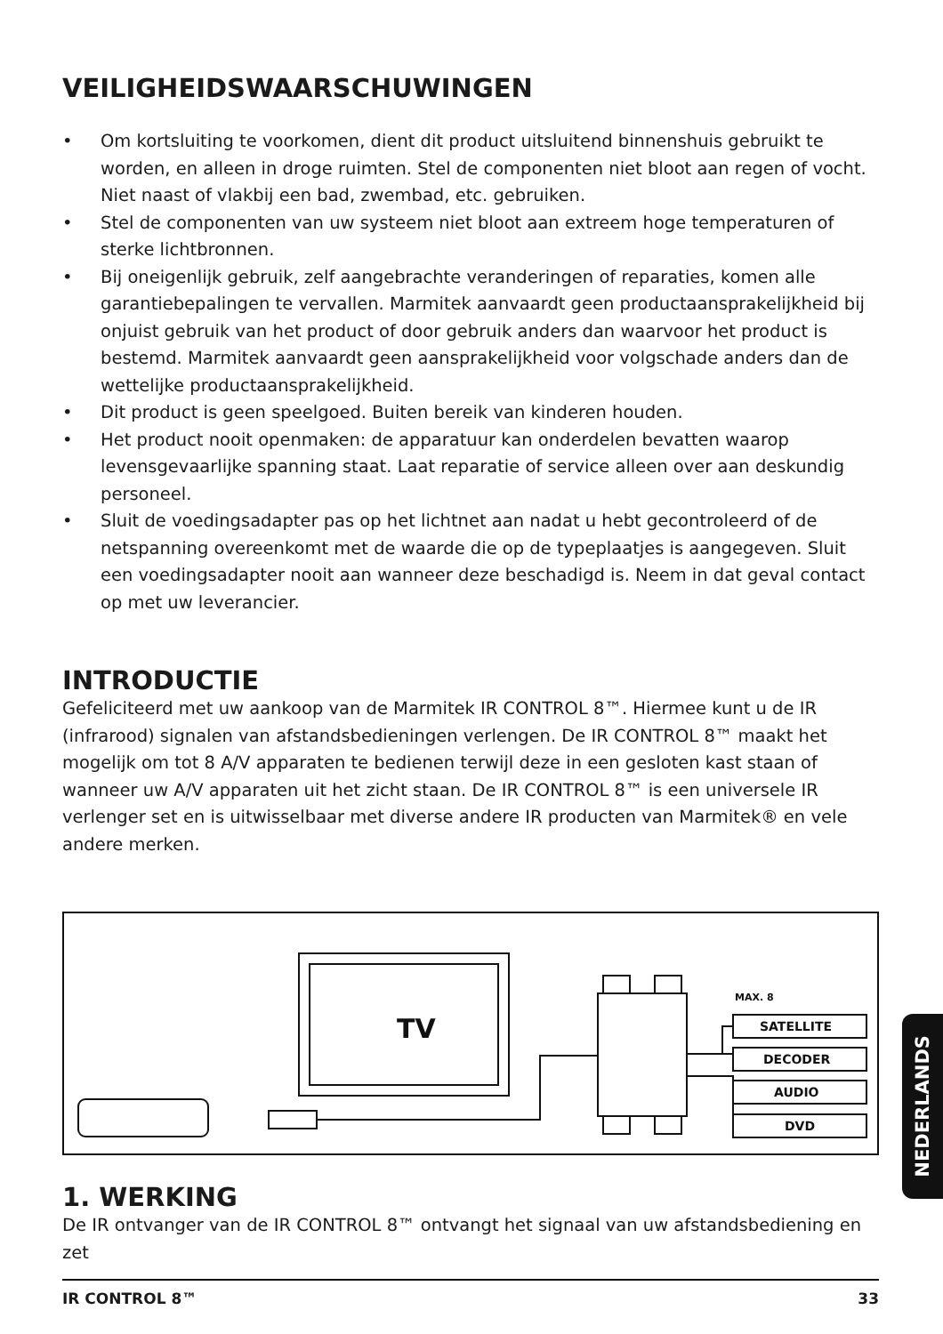VEILIGHEIDSWAARSCHUWINGEN
• Om kortsluiting te voorkomen, dient dit product uitsluitend binnenshuis gebruikt te worden, en alleen in droge ruimten. Stel de componenten niet bloot aan regen of vocht. Niet naast of vlakbij een bad, zwembad, etc. gebruiken.
• Stel de componenten van uw systeem niet bloot aan extreem hoge temperaturen of sterke lichtbronnen.
• Bij oneigenlijk gebruik, zelf aangebrachte veranderingen of reparaties, komen alle garantiebepalingen te vervallen. Marmitek aanvaardt geen productaansprakelijkheid bij onjuist gebruik van het product of door gebruik anders dan waarvoor het product is bestemd. Marmitek aanvaardt geen aansprakelijkheid voor volgschade anders dan de wettelijke productaansprakelijkheid.
• Dit product is geen speelgoed. Buiten bereik van kinderen houden.
• Het product nooit openmaken: de apparatuur kan onderdelen bevatten waarop levensgevaarlijke spanning staat. Laat reparatie of service alleen over aan deskundig personeel.
• Sluit de voedingsadapter pas op het lichtnet aan nadat u hebt gecontroleerd of de netspanning overeenkomt met de waarde die op de typeplaatjes is aangegeven. Sluit een voedingsadapter nooit aan wanneer deze beschadigd is. Neem in dat geval contact op met uw leverancier.
INTRODUCTIE
Gefeliciteerd met uw aankoop van de Marmitek IR CONTROL 8™. Hiermee kunt u de IR (infrarood) signalen van afstandsbedieningen verlengen. De IR CONTROL 8™ maakt het mogelijk om tot 8 A/V apparaten te bedienen terwijl deze in een gesloten kast staan of wanneer uw A/V apparaten uit het zicht staan. De IR CONTROL 8™ is een universele IR verlenger set en is uitwisselbaar met diverse andere IR producten van Marmitek® en vele andere merken.
TV
MAX. 8
SATELLITE
DECODER
AUDIO
DVD
1. WERKING
De IR ontvanger van de IR CONTROL 8™ ontvangt het signaal van uw afstandsbediening en zet
IR CONTROL 8™ 33
NEDERLANDS